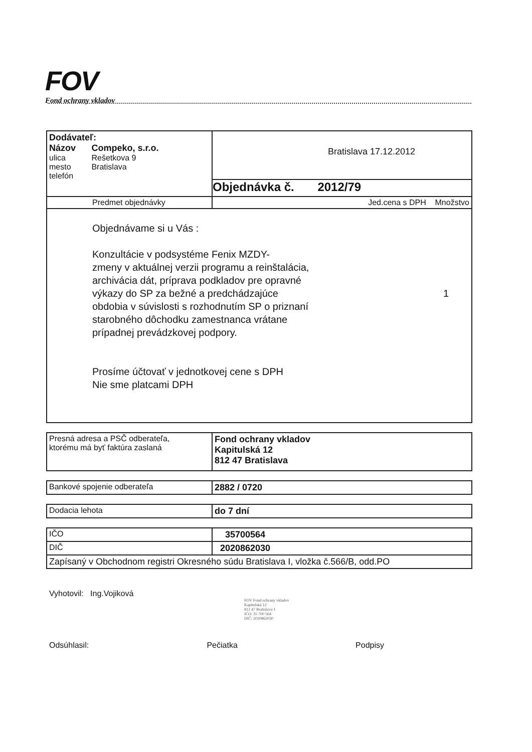FOV
Fond ochrany vkladov
| Dodávateľ: Názov Compeko, s.r.o. ulica Rešetkova 9 mesto Bratislava telefón | Bratislava 17.12.2012 Objednávka č. 2012/79 |
| Predmet objednávky | Jed.cena s DPH Množstvo |
| Objednávame si u Vás : Konzultácie v podsystéme Fenix MZDY- zmeny v aktuálnej verzii programu a reinštalácia, archivácia dát, príprava podkladov pre opravné výkazy do SP za bežné a predchádzajúce obdobia v súvislosti s rozhodnutím SP o priznaní starobného dôchodku zamestnanca vrátane prípadnej prevádzkovej podpory. Prosíme účtovať v jednotkovej cene s DPH Nie sme platcami DPH 1 | |
| Presná adresa a PSČ odberateľa, ktorému má byť faktúra zaslaná | Fond ochrany vkladov Kapitulská 12 812 47 Bratislava |
| Bankové spojenie odberateľa | 2882 / 0720 |
| Dodacia lehota | do 7 dní |
| IČO | 35700564 |
| DIČ | 2020862030 |
| Zapísaný v Obchodnom registri Okresného súdu Bratislava I, vložka č.566/B, odd.PO | |
Vyhotovil: Ing.Vojiková
FOV Fond ochrany vkladov
Kapitulská 12
812 47 Bratislava 1
IČO: 35 700 564
DIČ: 2020862030
Odsúhlasil: Pečiatka Podpisy